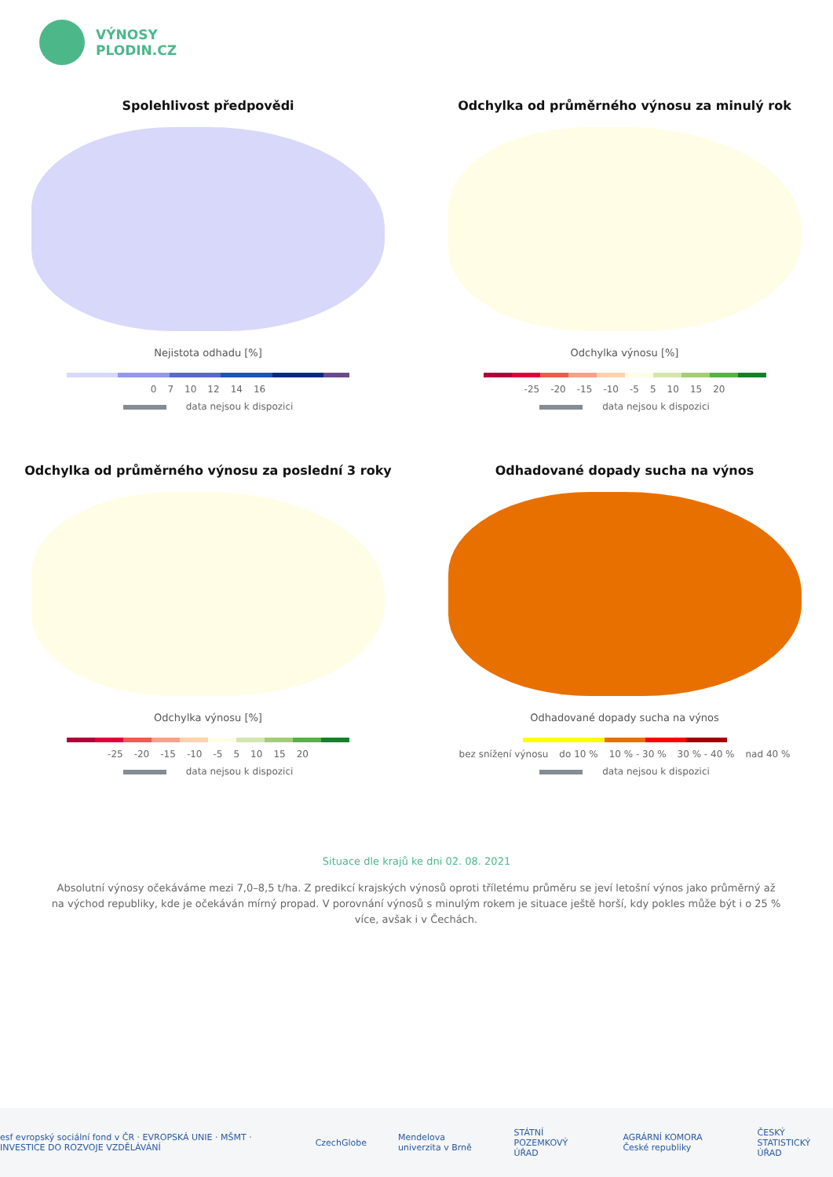VÝNOSY
PLODIN.CZ
Spolehlivost předpovědi
Nejistota odhadu [%]
0 7 10 12 14 16
data nejsou k dispozici
Odchylka od průměrného výnosu za minulý rok
Odchylka výnosu [%]
-25 -20 -15 -10 -5 5 10 15 20
data nejsou k dispozici
Odchylka od průměrného výnosu za poslední 3 roky
Odchylka výnosu [%]
-25 -20 -15 -10 -5 5 10 15 20
data nejsou k dispozici
Odhadované dopady sucha na výnos
Odhadované dopady sucha na výnos
bez snížení výnosu do 10 % 10 % - 30 % 30 % - 40 % nad 40 %
data nejsou k dispozici
Situace dle krajů ke dni 02. 08. 2021
Absolutní výnosy očekáváme mezi 7,0–8,5 t/ha. Z predikcí krajských výnosů oproti tříletému průměru se jeví letošní výnos jako průměrný až na východ republiky, kde je očekáván mírný propad. V porovnání výnosů s minulým rokem je situace ještě horší, kdy pokles může být i o 25 % více, avšak i v Čechách.
esf evropský sociální fond v ČR · EVROPSKÁ UNIE · MŠMT · INVESTICE DO ROZVOJE VZDĚLÁVÁNÍ CzechGlobe Mendelova univerzita v Brně STÁTNÍ POZEMKOVÝ ÚŘAD AGRÁRNÍ KOMORA České republiky ČESKÝ STATISTICKÝ ÚŘAD